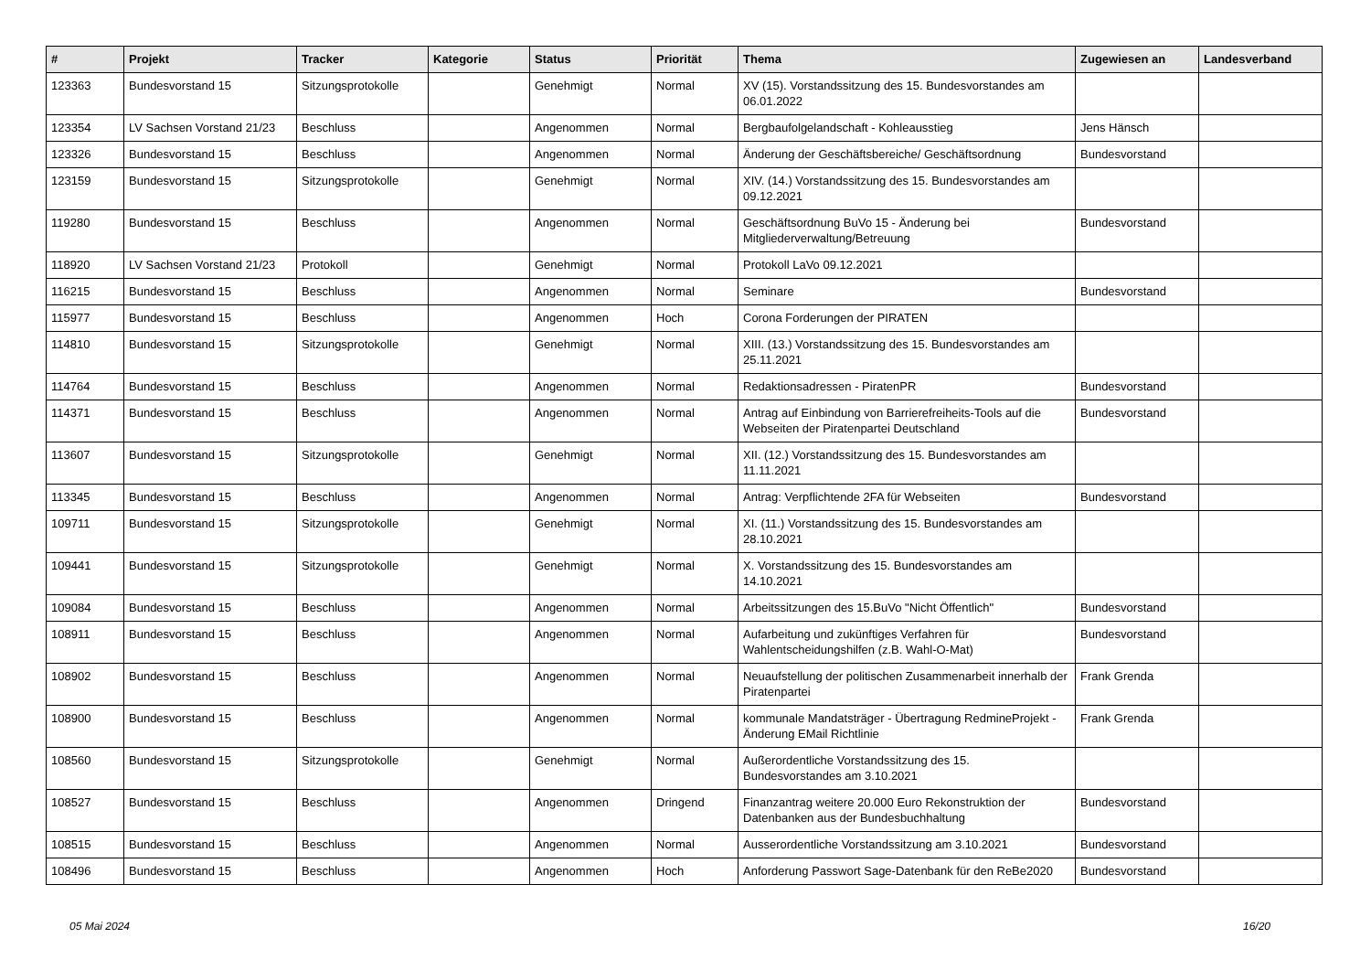| # | Projekt | Tracker | Kategorie | Status | Priorität | Thema | Zugewiesen an | Landesverband |
| --- | --- | --- | --- | --- | --- | --- | --- | --- |
| 123363 | Bundesvorstand 15 | Sitzungsprotokolle | | Genehmigt | Normal | XV (15). Vorstandssitzung des 15. Bundesvorstandes am 06.01.2022 | | |
| 123354 | LV Sachsen Vorstand 21/23 | Beschluss | | Angenommen | Normal | Bergbaufolgelandschaft - Kohleausstieg | Jens Hänsch | |
| 123326 | Bundesvorstand 15 | Beschluss | | Angenommen | Normal | Änderung der Geschäftsbereiche/ Geschäftsordnung | Bundesvorstand | |
| 123159 | Bundesvorstand 15 | Sitzungsprotokolle | | Genehmigt | Normal | XIV. (14.) Vorstandssitzung des 15. Bundesvorstandes am 09.12.2021 | | |
| 119280 | Bundesvorstand 15 | Beschluss | | Angenommen | Normal | Geschäftsordnung BuVo 15 - Änderung bei Mitgliederverwaltung/Betreuung | Bundesvorstand | |
| 118920 | LV Sachsen Vorstand 21/23 | Protokoll | | Genehmigt | Normal | Protokoll LaVo 09.12.2021 | | |
| 116215 | Bundesvorstand 15 | Beschluss | | Angenommen | Normal | Seminare | Bundesvorstand | |
| 115977 | Bundesvorstand 15 | Beschluss | | Angenommen | Hoch | Corona Forderungen der PIRATEN | | |
| 114810 | Bundesvorstand 15 | Sitzungsprotokolle | | Genehmigt | Normal | XIII. (13.) Vorstandssitzung des 15. Bundesvorstandes am 25.11.2021 | | |
| 114764 | Bundesvorstand 15 | Beschluss | | Angenommen | Normal | Redaktionsadressen - PiratenPR | Bundesvorstand | |
| 114371 | Bundesvorstand 15 | Beschluss | | Angenommen | Normal | Antrag auf Einbindung von Barrierefreiheits-Tools auf die Webseiten der Piratenpartei Deutschland | Bundesvorstand | |
| 113607 | Bundesvorstand 15 | Sitzungsprotokolle | | Genehmigt | Normal | XII. (12.) Vorstandssitzung des 15. Bundesvorstandes am 11.11.2021 | | |
| 113345 | Bundesvorstand 15 | Beschluss | | Angenommen | Normal | Antrag: Verpflichtende 2FA für Webseiten | Bundesvorstand | |
| 109711 | Bundesvorstand 15 | Sitzungsprotokolle | | Genehmigt | Normal | XI. (11.) Vorstandssitzung des 15. Bundesvorstandes am 28.10.2021 | | |
| 109441 | Bundesvorstand 15 | Sitzungsprotokolle | | Genehmigt | Normal | X. Vorstandssitzung des 15. Bundesvorstandes am 14.10.2021 | | |
| 109084 | Bundesvorstand 15 | Beschluss | | Angenommen | Normal | Arbeitssitzungen des 15.BuVo "Nicht Öffentlich" | Bundesvorstand | |
| 108911 | Bundesvorstand 15 | Beschluss | | Angenommen | Normal | Aufarbeitung und zukünftiges Verfahren für Wahlentscheidungshilfen (z.B. Wahl-O-Mat) | Bundesvorstand | |
| 108902 | Bundesvorstand 15 | Beschluss | | Angenommen | Normal | Neuaufstellung der politischen Zusammenarbeit innerhalb der Piratenpartei | Frank Grenda | |
| 108900 | Bundesvorstand 15 | Beschluss | | Angenommen | Normal | kommunale Mandatsträger - Übertragung RedmineProjekt - Änderung EMail Richtlinie | Frank Grenda | |
| 108560 | Bundesvorstand 15 | Sitzungsprotokolle | | Genehmigt | Normal | Außerordentliche Vorstandssitzung des 15. Bundesvorstandes am 3.10.2021 | | |
| 108527 | Bundesvorstand 15 | Beschluss | | Angenommen | Dringend | Finanzantrag weitere 20.000 Euro Rekonstruktion der Datenbanken aus der Bundesbuchhaltung | Bundesvorstand | |
| 108515 | Bundesvorstand 15 | Beschluss | | Angenommen | Normal | Ausserordentliche Vorstandssitzung am 3.10.2021 | Bundesvorstand | |
| 108496 | Bundesvorstand 15 | Beschluss | | Angenommen | Hoch | Anforderung Passwort Sage-Datenbank für den ReBe2020 | Bundesvorstand | |
05 Mai 2024 16/20